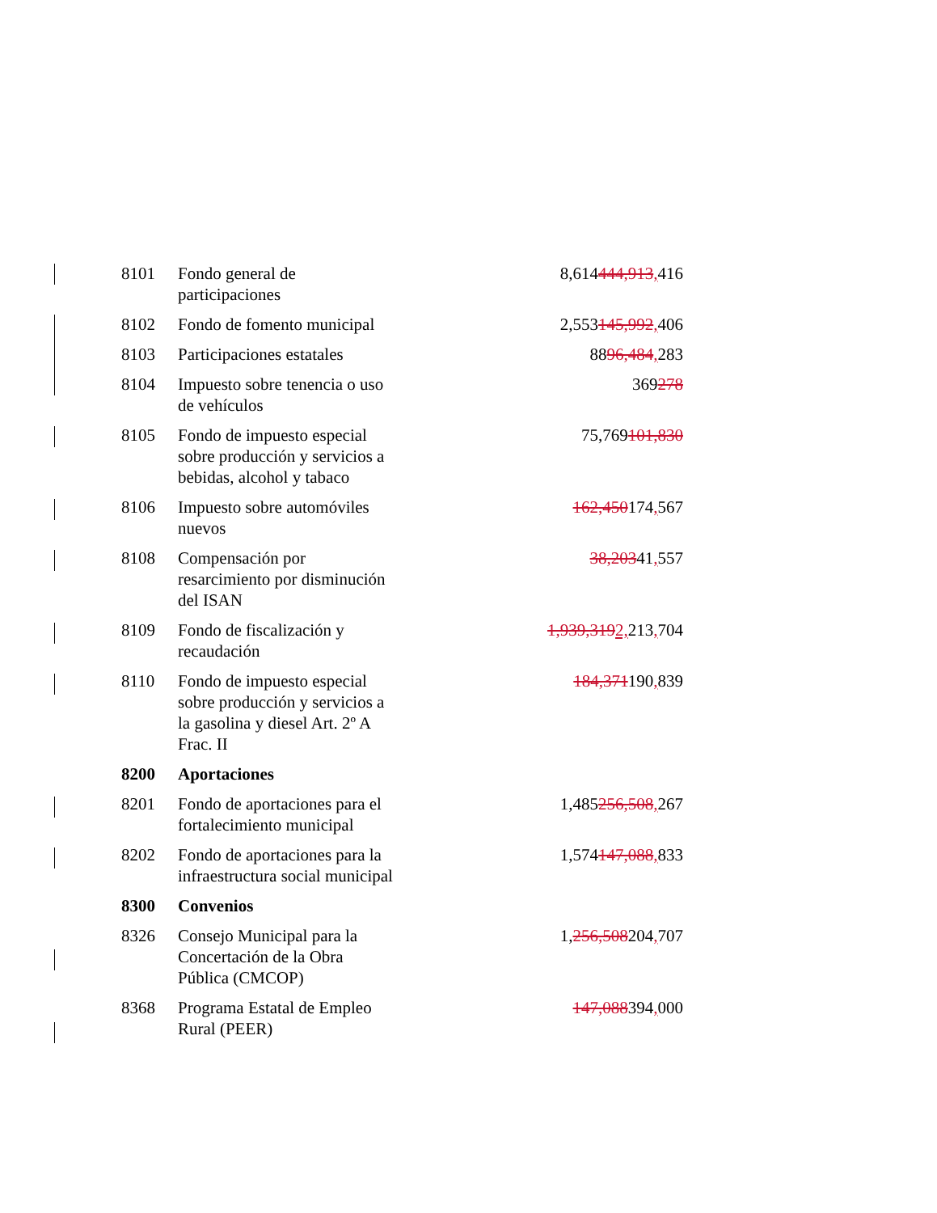| 8101 | Fondo general de participaciones | 8,614 444,913 , 416 |
| 8102 | Fondo de fomento municipal | 2,553 145,992 , 406 |
| 8103 | Participaciones estatales | 88 96,484 , 283 |
| 8104 | Impuesto sobre tenencia o uso de vehículos | 369 278 |
| 8105 | Fondo de impuesto especial sobre producción y servicios a bebidas, alcohol y tabaco | 75,769 101,830 |
| 8106 | Impuesto sobre automóviles nuevos | 162,450 174 , 567 |
| 8108 | Compensación por resarcimiento por disminución del ISAN | 38,203 41 , 557 |
| 8109 | Fondo de fiscalización y recaudación | 1,939,319 2, 213 , 704 |
| 8110 | Fondo de impuesto especial sobre producción y servicios a la gasolina y diesel Art. 2º A Frac. II | 184,371 190 , 839 |
| 8200 | Aportaciones | |
| 8201 | Fondo de aportaciones para el fortalecimiento municipal | 1,485 256,508 , 267 |
| 8202 | Fondo de aportaciones para la infraestructura social municipal | 1,574 147,088 , 833 |
| 8300 | Convenios | |
| 8326 | Consejo Municipal para la Concertación de la Obra Pública (CMCOP) | 1, 256,508 204 , 707 |
| 8368 | Programa Estatal de Empleo Rural (PEER) | 147,088 394 , 000 |